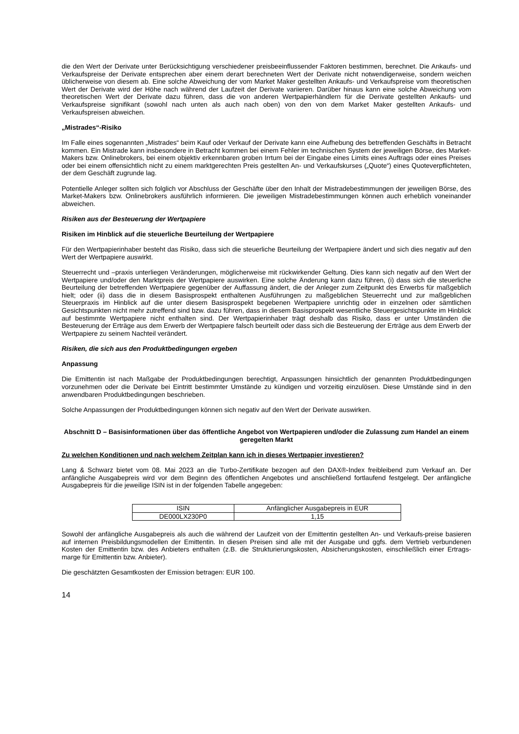die den Wert der Derivate unter Berücksichtigung verschiedener preisbeeinflussender Faktoren bestimmen, berechnet. Die Ankaufs- und Verkaufspreise der Derivate entsprechen aber einem derart berechneten Wert der Derivate nicht notwendigerweise, sondern weichen üblicherweise von diesem ab. Eine solche Abweichung der vom Market Maker gestellten Ankaufs- und Verkaufspreise vom theoretischen Wert der Derivate wird der Höhe nach während der Laufzeit der Derivate variieren. Darüber hinaus kann eine solche Abweichung vom theoretischen Wert der Derivate dazu führen, dass die von anderen Wertpapierhändlern für die Derivate gestellten Ankaufs- und Verkaufspreise signifikant (sowohl nach unten als auch nach oben) von den von dem Market Maker gestellten Ankaufs- und Verkaufspreisen abweichen.
„Mistrades“-Risiko
Im Falle eines sogenannten „Mistrades“ beim Kauf oder Verkauf der Derivate kann eine Aufhebung des betreffenden Geschäfts in Betracht kommen. Ein Mistrade kann insbesondere in Betracht kommen bei einem Fehler im technischen System der jeweiligen Börse, des Market-Makers bzw. Onlinebrokers, bei einem objektiv erkennbaren groben Irrtum bei der Eingabe eines Limits eines Auftrags oder eines Preises oder bei einem offensichtlich nicht zu einem marktgerechten Preis gestellten An- und Verkaufskurses („Quote“) eines Quoteverpflichteten, der dem Geschäft zugrunde lag.
Potentielle Anleger sollten sich folglich vor Abschluss der Geschäfte über den Inhalt der Mistradebestimmungen der jeweiligen Börse, des Market-Makers bzw. Onlinebrokers ausführlich informieren. Die jeweiligen Mistradebestimmungen können auch erheblich voneinander abweichen.
Risiken aus der Besteuerung der Wertpapiere
Risiken im Hinblick auf die steuerliche Beurteilung der Wertpapiere
Für den Wertpapierinhaber besteht das Risiko, dass sich die steuerliche Beurteilung der Wertpapiere ändert und sich dies negativ auf den Wert der Wertpapiere auswirkt.
Steuerrecht und –praxis unterliegen Veränderungen, möglicherweise mit rückwirkender Geltung. Dies kann sich negativ auf den Wert der Wertpapiere und/oder den Marktpreis der Wertpapiere auswirken. Eine solche Änderung kann dazu führen, (i) dass sich die steuerliche Beurteilung der betreffenden Wertpapiere gegenüber der Auffassung ändert, die der Anleger zum Zeitpunkt des Erwerbs für maßgeblich hielt; oder (ii) dass die in diesem Basisprospekt enthaltenen Ausführungen zu maßgeblichen Steuerrecht und zur maßgeblichen Steuerpraxis im Hinblick auf die unter diesem Basisprospekt begebenen Wertpapiere unrichtig oder in einzelnen oder sämtlichen Gesichtspunkten nicht mehr zutreffend sind bzw. dazu führen, dass in diesem Basisprospekt wesentliche Steuergesichtspunkte im Hinblick auf bestimmte Wertpapiere nicht enthalten sind. Der Wertpapierinhaber trägt deshalb das Risiko, dass er unter Umständen die Besteuerung der Erträge aus dem Erwerb der Wertpapiere falsch beurteilt oder dass sich die Besteuerung der Erträge aus dem Erwerb der Wertpapiere zu seinem Nachteil verändert.
Risiken, die sich aus den Produktbedingungen ergeben
Anpassung
Die Emittentin ist nach Maßgabe der Produktbedingungen berechtigt, Anpassungen hinsichtlich der genannten Produktbedingungen vorzunehmen oder die Derivate bei Eintritt bestimmter Umstände zu kündigen und vorzeitig einzulösen. Diese Umstände sind in den anwendbaren Produktbedingungen beschrieben.
Solche Anpassungen der Produktbedingungen können sich negativ auf den Wert der Derivate auswirken.
Abschnitt D – Basisinformationen über das öffentliche Angebot von Wertpapieren und/oder die Zulassung zum Handel an einem geregelten Markt
Zu welchen Konditionen und nach welchem Zeitplan kann ich in dieses Wertpapier investieren?
Lang & Schwarz bietet vom 08. Mai 2023 an die Turbo-Zertifikate bezogen auf den DAX®-Index freibleibend zum Verkauf an. Der anfängliche Ausgabepreis wird vor dem Beginn des öffentlichen Angebotes und anschließend fortlaufend festgelegt. Der anfängliche Ausgabepreis für die jeweilige ISIN ist in der folgenden Tabelle angegeben:
| ISIN | Anfänglicher Ausgabepreis in EUR |
| DE000LX230P0 | 1,15 |
Sowohl der anfängliche Ausgabepreis als auch die während der Laufzeit von der Emittentin gestellten An- und Verkaufs-preise basieren auf internen Preisbildungsmodellen der Emittentin. In diesen Preisen sind alle mit der Ausgabe und ggfs. dem Vertrieb verbundenen Kosten der Emittentin bzw. des Anbieters enthalten (z.B. die Strukturierungskosten, Absicherungskosten, einschließlich einer Ertrags-marge für Emittentin bzw. Anbieter).
Die geschätzten Gesamtkosten der Emission betragen: EUR 100.
14